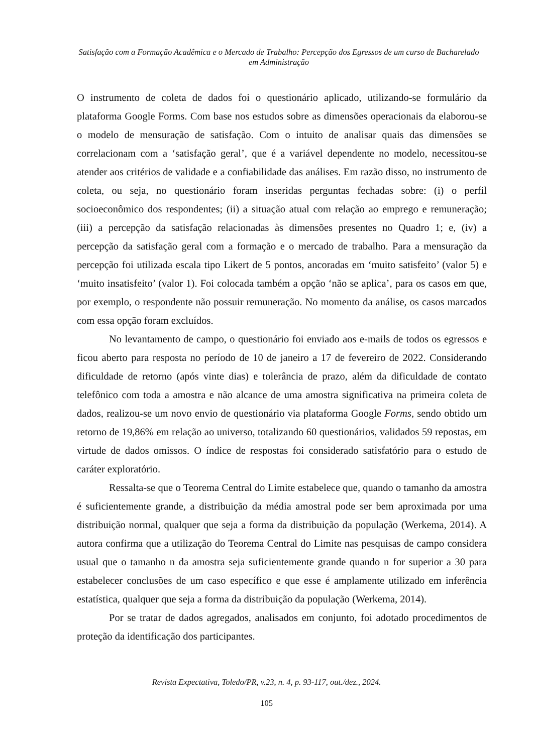Satisfação com a Formação Acadêmica e o Mercado de Trabalho: Percepção dos Egressos de um curso de Bacharelado em Administração
O instrumento de coleta de dados foi o questionário aplicado, utilizando-se formulário da plataforma Google Forms. Com base nos estudos sobre as dimensões operacionais da elaborou-se o modelo de mensuração de satisfação. Com o intuito de analisar quais das dimensões se correlacionam com a ‘satisfação geral’, que é a variável dependente no modelo, necessitou-se atender aos critérios de validade e a confiabilidade das análises. Em razão disso, no instrumento de coleta, ou seja, no questionário foram inseridas perguntas fechadas sobre: (i) o perfil socioeconômico dos respondentes; (ii) a situação atual com relação ao emprego e remuneração; (iii) a percepção da satisfação relacionadas às dimensões presentes no Quadro 1; e, (iv) a percepção da satisfação geral com a formação e o mercado de trabalho. Para a mensuração da percepção foi utilizada escala tipo Likert de 5 pontos, ancoradas em ‘muito satisfeito’ (valor 5) e ‘muito insatisfeito’ (valor 1). Foi colocada também a opção ‘não se aplica’, para os casos em que, por exemplo, o respondente não possuir remuneração. No momento da análise, os casos marcados com essa opção foram excluídos.
No levantamento de campo, o questionário foi enviado aos e-mails de todos os egressos e ficou aberto para resposta no período de 10 de janeiro a 17 de fevereiro de 2022. Considerando dificuldade de retorno (após vinte dias) e tolerância de prazo, além da dificuldade de contato telefônico com toda a amostra e não alcance de uma amostra significativa na primeira coleta de dados, realizou-se um novo envio de questionário via plataforma Google Forms, sendo obtido um retorno de 19,86% em relação ao universo, totalizando 60 questionários, validados 59 repostas, em virtude de dados omissos. O índice de respostas foi considerado satisfatório para o estudo de caráter exploratório.
Ressalta-se que o Teorema Central do Limite estabelece que, quando o tamanho da amostra é suficientemente grande, a distribuição da média amostral pode ser bem aproximada por uma distribuição normal, qualquer que seja a forma da distribuição da população (Werkema, 2014). A autora confirma que a utilização do Teorema Central do Limite nas pesquisas de campo considera usual que o tamanho n da amostra seja suficientemente grande quando n for superior a 30 para estabelecer conclusões de um caso específico e que esse é amplamente utilizado em inferência estatística, qualquer que seja a forma da distribuição da população (Werkema, 2014).
Por se tratar de dados agregados, analisados em conjunto, foi adotado procedimentos de proteção da identificação dos participantes.
Revista Expectativa, Toledo/PR, v.23, n. 4, p. 93-117, out./dez., 2024.
105